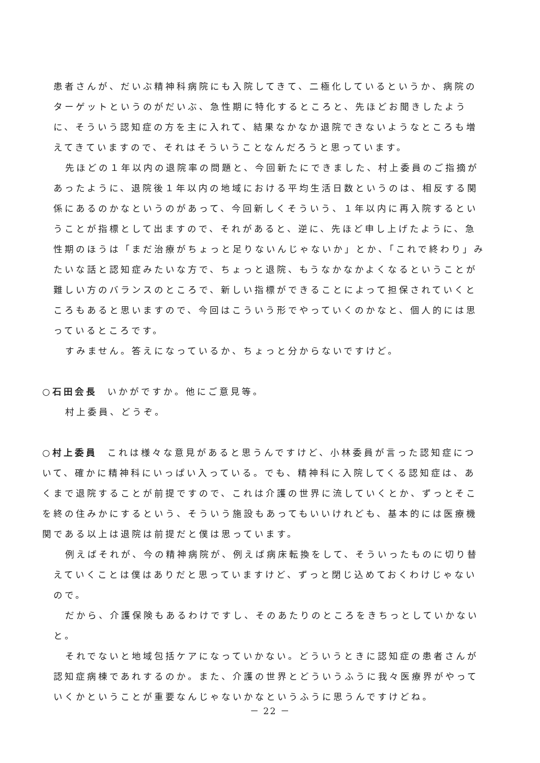患者さんが、だいぶ精神科病院にも入院してきて、二極化しているというか、病院のターゲットというのがだいぶ、急性期に特化するところと、先ほどお聞きしたように、そういう認知症の方を主に入れて、結果なかなか退院できないようなところも増えてきていますので、それはそういうことなんだろうと思っています。
先ほどの１年以内の退院率の問題と、今回新たにできました、村上委員のご指摘があったように、退院後１年以内の地域における平均生活日数というのは、相反する関係にあるのかなというのがあって、今回新しくそういう、１年以内に再入院するということが指標として出ますので、それがあると、逆に、先ほど申し上げたように、急性期のほうは「まだ治療がちょっと足りないんじゃないか」とか、「これで終わり」みたいな話と認知症みたいな方で、ちょっと退院、もうなかなかよくなるということが難しい方のバランスのところで、新しい指標ができることによって担保されていくところもあると思いますので、今回はこういう形でやっていくのかなと、個人的には思っているところです。
すみません。答えになっているか、ちょっと分からないですけど。
○石田会長 いかがですか。他にご意見等。
村上委員、どうぞ。
○村上委員 これは様々な意見があると思うんですけど、小林委員が言った認知症について、確かに精神科にいっぱい入っている。でも、精神科に入院してくる認知症は、あくまで退院することが前提ですので、これは介護の世界に流していくとか、ずっとそこを終の住みかにするという、そういう施設もあってもいいけれども、基本的には医療機関である以上は退院は前提だと僕は思っています。
例えばそれが、今の精神病院が、例えば病床転換をして、そういったものに切り替えていくことは僕はありだと思っていますけど、ずっと閉じ込めておくわけじゃないので。
だから、介護保険もあるわけですし、そのあたりのところをきちっとしていかないと。
それでないと地域包括ケアになっていかない。どういうときに認知症の患者さんが認知症病棟であれするのか。また、介護の世界とどういうふうに我々医療界がやっていくかということが重要なんじゃないかなというふうに思うんですけどね。
－ 22 －